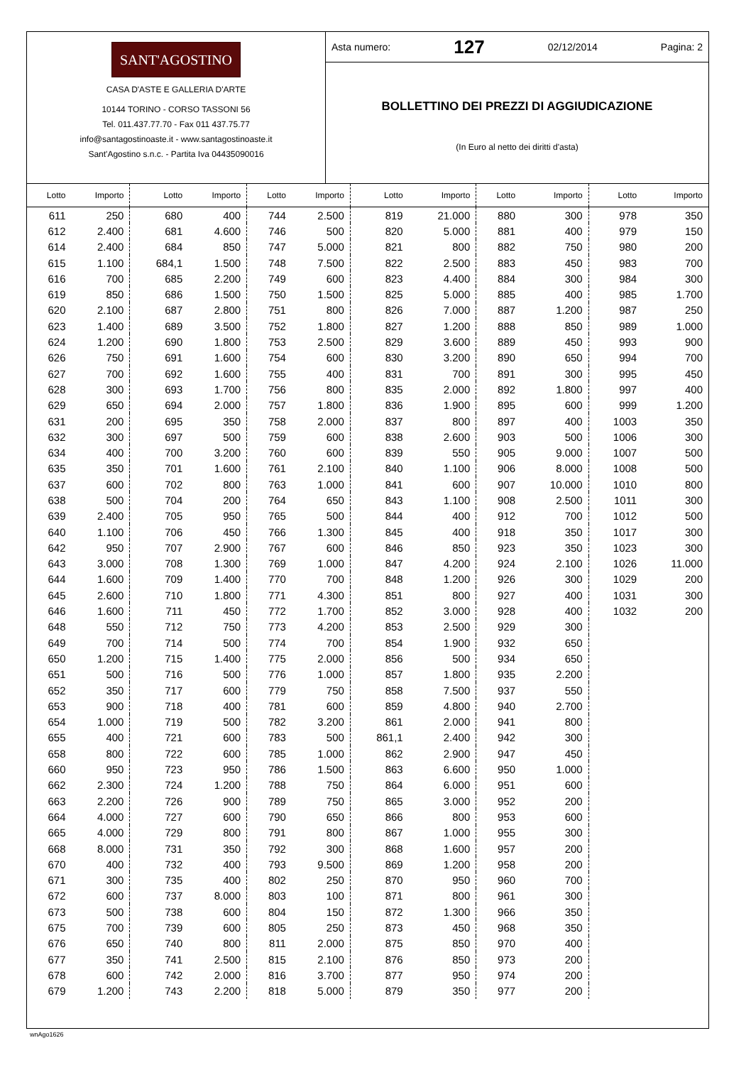SANT'AGOSTINO
CASA D'ASTE E GALLERIA D'ARTE
10144 TORINO - CORSO TASSONI 56
Tel. 011.437.77.70 - Fax 011 437.75.77
info@santagostinoaste.it - www.santagostinoaste.it
Sant'Agostino s.n.c. - Partita Iva 04435090016
Asta numero: 127 02/12/2014 Pagina: 2
BOLLETTINO DEI PREZZI DI AGGIUDICAZIONE
(In Euro al netto dei diritti d'asta)
| Lotto | Importo | Lotto | Importo | Lotto | Importo | Lotto | Importo | Lotto | Importo | Lotto | Importo |
| --- | --- | --- | --- | --- | --- | --- | --- | --- | --- | --- | --- |
| 611 | 250 | 680 | 400 | 744 | 2.500 | 819 | 21.000 | 880 | 300 | 978 | 350 |
| 612 | 2.400 | 681 | 4.600 | 746 | 500 | 820 | 5.000 | 881 | 400 | 979 | 150 |
| 614 | 2.400 | 684 | 850 | 747 | 5.000 | 821 | 800 | 882 | 750 | 980 | 200 |
| 615 | 1.100 | 684,1 | 1.500 | 748 | 7.500 | 822 | 2.500 | 883 | 450 | 983 | 700 |
| 616 | 700 | 685 | 2.200 | 749 | 600 | 823 | 4.400 | 884 | 300 | 984 | 300 |
| 619 | 850 | 686 | 1.500 | 750 | 1.500 | 825 | 5.000 | 885 | 400 | 985 | 1.700 |
| 620 | 2.100 | 687 | 2.800 | 751 | 800 | 826 | 7.000 | 887 | 1.200 | 987 | 250 |
| 623 | 1.400 | 689 | 3.500 | 752 | 1.800 | 827 | 1.200 | 888 | 850 | 989 | 1.000 |
| 624 | 1.200 | 690 | 1.800 | 753 | 2.500 | 829 | 3.600 | 889 | 450 | 993 | 900 |
| 626 | 750 | 691 | 1.600 | 754 | 600 | 830 | 3.200 | 890 | 650 | 994 | 700 |
| 627 | 700 | 692 | 1.600 | 755 | 400 | 831 | 700 | 891 | 300 | 995 | 450 |
| 628 | 300 | 693 | 1.700 | 756 | 800 | 835 | 2.000 | 892 | 1.800 | 997 | 400 |
| 629 | 650 | 694 | 2.000 | 757 | 1.800 | 836 | 1.900 | 895 | 600 | 999 | 1.200 |
| 631 | 200 | 695 | 350 | 758 | 2.000 | 837 | 800 | 897 | 400 | 1003 | 350 |
| 632 | 300 | 697 | 500 | 759 | 600 | 838 | 2.600 | 903 | 500 | 1006 | 300 |
| 634 | 400 | 700 | 3.200 | 760 | 600 | 839 | 550 | 905 | 9.000 | 1007 | 500 |
| 635 | 350 | 701 | 1.600 | 761 | 2.100 | 840 | 1.100 | 906 | 8.000 | 1008 | 500 |
| 637 | 600 | 702 | 800 | 763 | 1.000 | 841 | 600 | 907 | 10.000 | 1010 | 800 |
| 638 | 500 | 704 | 200 | 764 | 650 | 843 | 1.100 | 908 | 2.500 | 1011 | 300 |
| 639 | 2.400 | 705 | 950 | 765 | 500 | 844 | 400 | 912 | 700 | 1012 | 500 |
| 640 | 1.100 | 706 | 450 | 766 | 1.300 | 845 | 400 | 918 | 350 | 1017 | 300 |
| 642 | 950 | 707 | 2.900 | 767 | 600 | 846 | 850 | 923 | 350 | 1023 | 300 |
| 643 | 3.000 | 708 | 1.300 | 769 | 1.000 | 847 | 4.200 | 924 | 2.100 | 1026 | 11.000 |
| 644 | 1.600 | 709 | 1.400 | 770 | 700 | 848 | 1.200 | 926 | 300 | 1029 | 200 |
| 645 | 2.600 | 710 | 1.800 | 771 | 4.300 | 851 | 800 | 927 | 400 | 1031 | 300 |
| 646 | 1.600 | 711 | 450 | 772 | 1.700 | 852 | 3.000 | 928 | 400 | 1032 | 200 |
| 648 | 550 | 712 | 750 | 773 | 4.200 | 853 | 2.500 | 929 | 300 | | |
| 649 | 700 | 714 | 500 | 774 | 700 | 854 | 1.900 | 932 | 650 | | |
| 650 | 1.200 | 715 | 1.400 | 775 | 2.000 | 856 | 500 | 934 | 650 | | |
| 651 | 500 | 716 | 500 | 776 | 1.000 | 857 | 1.800 | 935 | 2.200 | | |
| 652 | 350 | 717 | 600 | 779 | 750 | 858 | 7.500 | 937 | 550 | | |
| 653 | 900 | 718 | 400 | 781 | 600 | 859 | 4.800 | 940 | 2.700 | | |
| 654 | 1.000 | 719 | 500 | 782 | 3.200 | 861 | 2.000 | 941 | 800 | | |
| 655 | 400 | 721 | 600 | 783 | 500 | 861,1 | 2.400 | 942 | 300 | | |
| 658 | 800 | 722 | 600 | 785 | 1.000 | 862 | 2.900 | 947 | 450 | | |
| 660 | 950 | 723 | 950 | 786 | 1.500 | 863 | 6.600 | 950 | 1.000 | | |
| 662 | 2.300 | 724 | 1.200 | 788 | 750 | 864 | 6.000 | 951 | 600 | | |
| 663 | 2.200 | 726 | 900 | 789 | 750 | 865 | 3.000 | 952 | 200 | | |
| 664 | 4.000 | 727 | 600 | 790 | 650 | 866 | 800 | 953 | 600 | | |
| 665 | 4.000 | 729 | 800 | 791 | 800 | 867 | 1.000 | 955 | 300 | | |
| 668 | 8.000 | 731 | 350 | 792 | 300 | 868 | 1.600 | 957 | 200 | | |
| 670 | 400 | 732 | 400 | 793 | 9.500 | 869 | 1.200 | 958 | 200 | | |
| 671 | 300 | 735 | 400 | 802 | 250 | 870 | 950 | 960 | 700 | | |
| 672 | 600 | 737 | 8.000 | 803 | 100 | 871 | 800 | 961 | 300 | | |
| 673 | 500 | 738 | 600 | 804 | 150 | 872 | 1.300 | 966 | 350 | | |
| 675 | 700 | 739 | 600 | 805 | 250 | 873 | 450 | 968 | 350 | | |
| 676 | 650 | 740 | 800 | 811 | 2.000 | 875 | 850 | 970 | 400 | | |
| 677 | 350 | 741 | 2.500 | 815 | 2.100 | 876 | 850 | 973 | 200 | | |
| 678 | 600 | 742 | 2.000 | 816 | 3.700 | 877 | 950 | 974 | 200 | | |
| 679 | 1.200 | 743 | 2.200 | 818 | 5.000 | 879 | 350 | 977 | 200 | | |
wnAgo1626